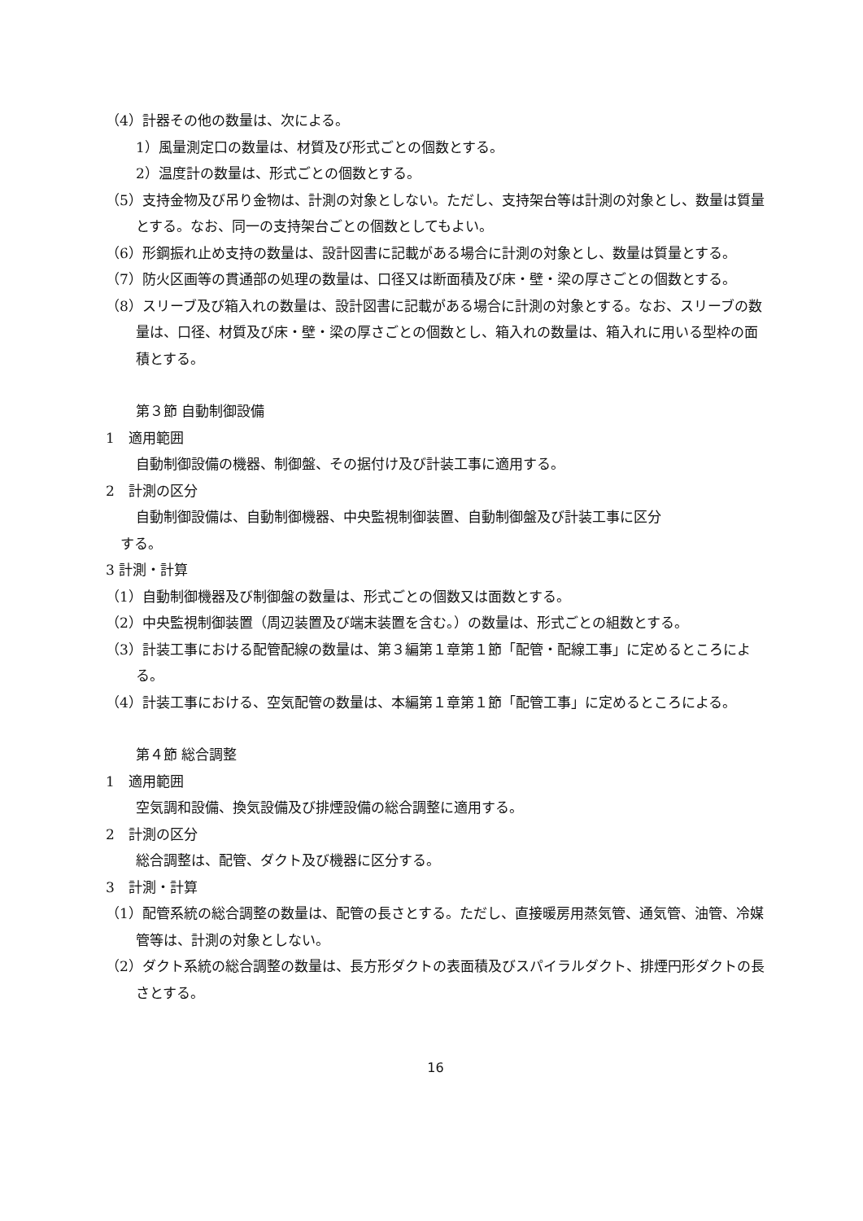（4）計器その他の数量は、次による。
1）風量測定口の数量は、材質及び形式ごとの個数とする。
2）温度計の数量は、形式ごとの個数とする。
（5）支持金物及び吊り金物は、計測の対象としない。ただし、支持架台等は計測の対象とし、数量は質量とする。なお、同一の支持架台ごとの個数としてもよい。
（6）形鋼振れ止め支持の数量は、設計図書に記載がある場合に計測の対象とし、数量は質量とする。
（7）防火区画等の貫通部の処理の数量は、口径又は断面積及び床・壁・梁の厚さごとの個数とする。
（8）スリーブ及び箱入れの数量は、設計図書に記載がある場合に計測の対象とする。なお、スリーブの数量は、口径、材質及び床・壁・梁の厚さごとの個数とし、箱入れの数量は、箱入れに用いる型枠の面積とする。
第３節 自動制御設備
1　適用範囲
自動制御設備の機器、制御盤、その据付け及び計装工事に適用する。
2　計測の区分
自動制御設備は、自動制御機器、中央監視制御装置、自動制御盤及び計装工事に区分
する。
3 計測・計算
（1）自動制御機器及び制御盤の数量は、形式ごとの個数又は面数とする。
（2）中央監視制御装置（周辺装置及び端末装置を含む。）の数量は、形式ごとの組数とする。
（3）計装工事における配管配線の数量は、第３編第１章第１節「配管・配線工事」に定めるところによる。
（4）計装工事における、空気配管の数量は、本編第１章第１節「配管工事」に定めるところによる。
第４節 総合調整
1　適用範囲
空気調和設備、換気設備及び排煙設備の総合調整に適用する。
2　計測の区分
総合調整は、配管、ダクト及び機器に区分する。
3　計測・計算
（1）配管系統の総合調整の数量は、配管の長さとする。ただし、直接暖房用蒸気管、通気管、油管、冷媒管等は、計測の対象としない。
（2）ダクト系統の総合調整の数量は、長方形ダクトの表面積及びスパイラルダクト、排煙円形ダクトの長さとする。
16